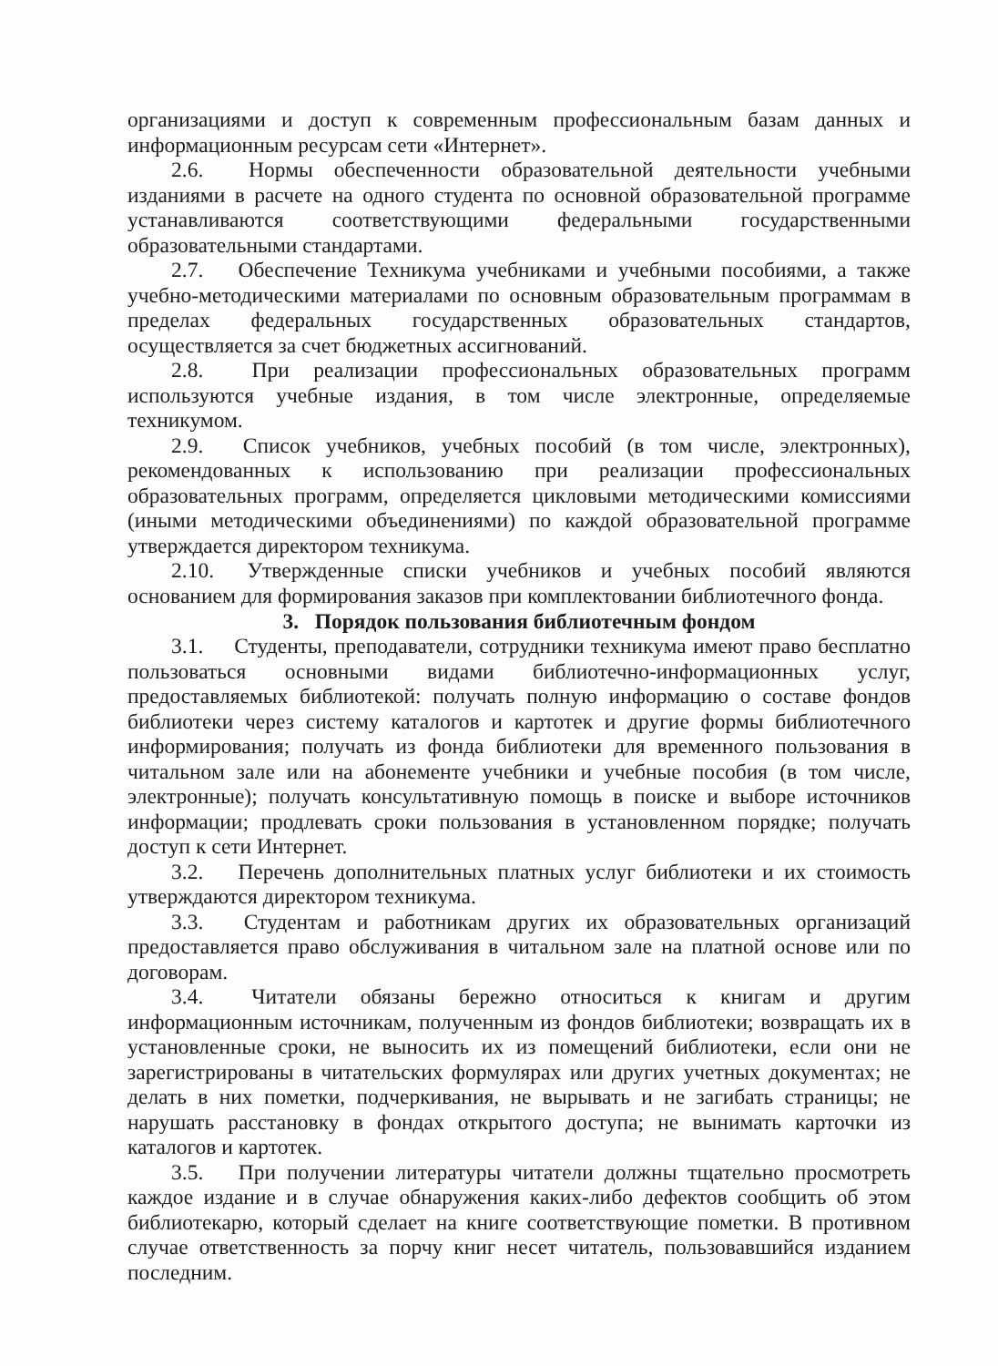организациями и доступ к современным профессиональным базам данных и информационным ресурсам сети «Интернет».
2.6. Нормы обеспеченности образовательной деятельности учебными изданиями в расчете на одного студента по основной образовательной программе устанавливаются соответствующими федеральными государственными образовательными стандартами.
2.7. Обеспечение Техникума учебниками и учебными пособиями, а также учебно-методическими материалами по основным образовательным программам в пределах федеральных государственных образовательных стандартов, осуществляется за счет бюджетных ассигнований.
2.8. При реализации профессиональных образовательных программ используются учебные издания, в том числе электронные, определяемые техникумом.
2.9. Список учебников, учебных пособий (в том числе, электронных), рекомендованных к использованию при реализации профессиональных образовательных программ, определяется цикловыми методическими комиссиями (иными методическими объединениями) по каждой образовательной программе утверждается директором техникума.
2.10. Утвержденные списки учебников и учебных пособий являются основанием для формирования заказов при комплектовании библиотечного фонда.
3. Порядок пользования библиотечным фондом
3.1. Студенты, преподаватели, сотрудники техникума имеют право бесплатно пользоваться основными видами библиотечно-информационных услуг, предоставляемых библиотекой: получать полную информацию о составе фондов библиотеки через систему каталогов и картотек и другие формы библиотечного информирования; получать из фонда библиотеки для временного пользования в читальном зале или на абонементе учебники и учебные пособия (в том числе, электронные); получать консультативную помощь в поиске и выборе источников информации; продлевать сроки пользования в установленном порядке; получать доступ к сети Интернет.
3.2. Перечень дополнительных платных услуг библиотеки и их стоимость утверждаются директором техникума.
3.3. Студентам и работникам других их образовательных организаций предоставляется право обслуживания в читальном зале на платной основе или по договорам.
3.4. Читатели обязаны бережно относиться к книгам и другим информационным источникам, полученным из фондов библиотеки; возвращать их в установленные сроки, не выносить их из помещений библиотеки, если они не зарегистрированы в читательских формулярах или других учетных документах; не делать в них пометки, подчеркивания, не вырывать и не загибать страницы; не нарушать расстановку в фондах открытого доступа; не вынимать карточки из каталогов и картотек.
3.5. При получении литературы читатели должны тщательно просмотреть каждое издание и в случае обнаружения каких-либо дефектов сообщить об этом библиотекарю, который сделает на книге соответствующие пометки. В противном случае ответственность за порчу книг несет читатель, пользовавшийся изданием последним.